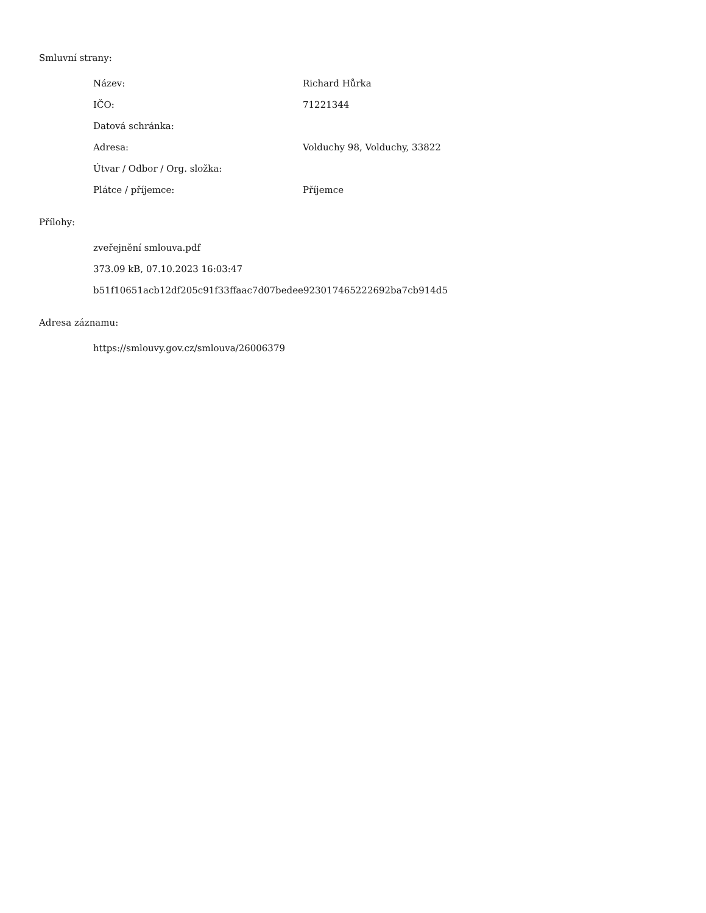Smluvní strany:
| Název: | Richard Hůrka |
| IČO: | 71221344 |
| Datová schránka: | |
| Adresa: | Volduchy 98, Volduchy, 33822 |
| Útvar / Odbor / Org. složka: | |
| Plátce / příjemce: | Příjemce |
Přílohy:
zveřejnění smlouva.pdf
373.09 kB, 07.10.2023 16:03:47
b51f10651acb12df205c91f33ffaac7d07bedee923017465222692ba7cb914d5
Adresa záznamu:
https://smlouvy.gov.cz/smlouva/26006379